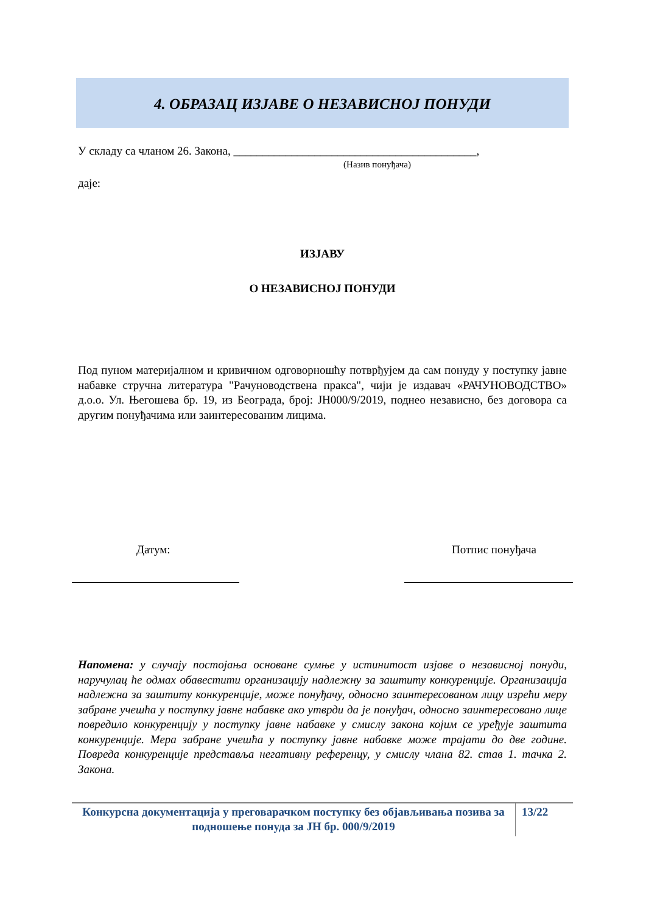4. ОБРАЗАЦ ИЗЈАВЕ О НЕЗАВИСНОЈ ПОНУДИ
У складу са чланом 26. Закона, __________________________________________,
(Назив понуђача)
даје:
ИЗЈАВУ
О НЕЗАВИСНОЈ ПОНУДИ
Под пуном материјалном и кривичном одговорношћу потврђујем да сам понуду у поступку јавне набавке стручна литература "Рачуноводствена пракса", чији је издавач «РАЧУНОВОДСТВО» д.о.о. Ул. Његошева бр. 19, из Београда, број: ЈН000/9/2019, поднео независно, без договора са другим понуђачима или заинтересованим лицима.
Датум: Потпис понуђача
Напомена: у случају постојања основане сумње у истинитост изјаве о независној понуди, наручулац ће одмах обавестити организацију надлежну за заштиту конкуренције. Организација надлежна за заштиту конкуренције, може понуђачу, односно заинтересованом лицу изрећи меру забране учешћа у поступку јавне набавке ако утврди да је понуђач, односно заинтересовано лице повредило конкуренцију у поступку јавне набавке у смислу закона којим се уређује заштита конкуренције. Мера забране учешћа у поступку јавне набавке може трајати до две године. Повреда конкуренције представља негативну референцу, у смислу члана 82. став 1. тачка 2. Закона.
Конкурсна документација у преговарачком поступку без објављивања позива за подношење понуда за ЈН бр. 000/9/2019
13/22